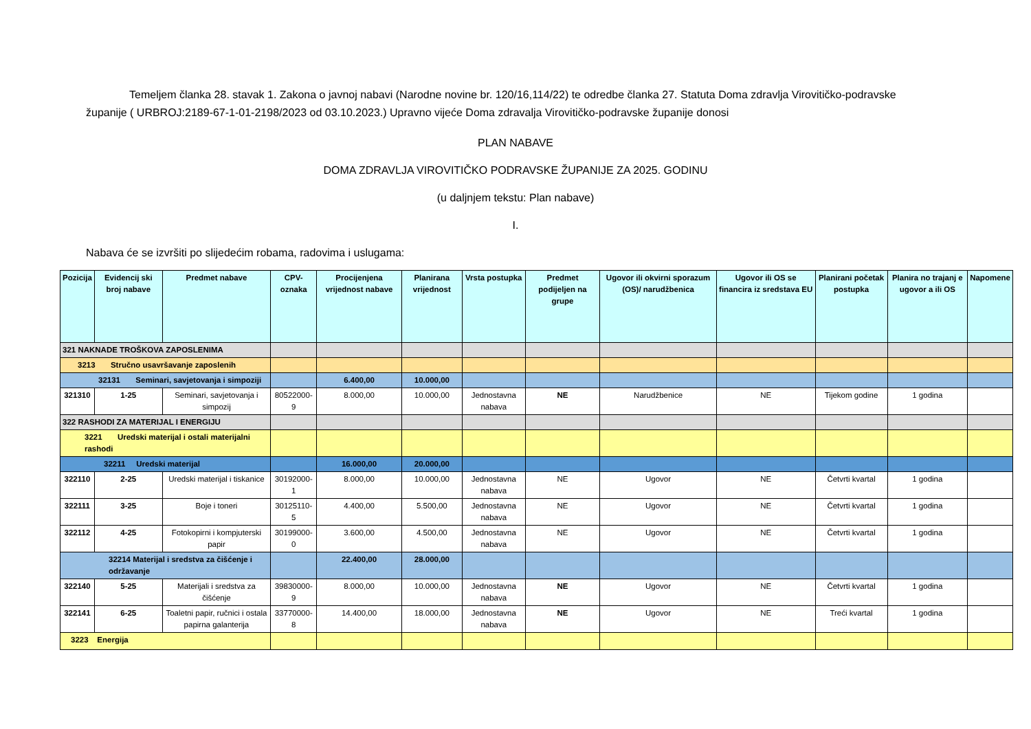Temeljem članka 28. stavak 1. Zakona o javnoj nabavi (Narodne novine br. 120/16,114/22) te odredbe članka 27. Statuta Doma zdravlja Virovitičko-podravske županije ( URBROJ:2189-67-1-01-2198/2023 od 03.10.2023.) Upravno vijeće Doma zdravalja Virovitičko-podravske županije donosi
PLAN NABAVE
DOMA ZDRAVLJA VIROVITIČKO PODRAVSKE ŽUPANIJE ZA 2025. GODINU
(u daljnjem tekstu: Plan nabave)
I.
Nabava će se izvršiti po slijedećim robama, radovima i uslugama:
| Pozicija | Evidencij ski broj nabave | Predmet nabave | CPV-oznaka | Procijenjena vrijednost nabave | Planirana vrijednost | Vrsta postupka | Predmet podijeljen na grupe | Ugovor ili okvirni sporazum (OS)/ narudžbenica | Ugovor ili OS se financira iz sredstava EU | Planirani početak postupka | Planira no trajanj e ugovor a ili OS | Napomene |
| --- | --- | --- | --- | --- | --- | --- | --- | --- | --- | --- | --- | --- |
| 321 NAKNADE TROŠKOVA ZAPOSLENIMA | | | | | | | | | | | | |
| 3213 Stručno usavršavanje zaposlenih | | | | | | | | | | | | |
| 32131 Seminari, savjetovanja i simpoziji | | | | 6.400,00 | 10.000,00 | | | | | | | |
| 321310 | 1-25 | Seminari, savjetovanja i simpozij | 80522000-9 | 8.000,00 | 10.000,00 | Jednostavna nabava | NE | Narudžbenice | NE | Tijekom godine | 1 godina | |
| 322 RASHODI ZA MATERIJAL I ENERGIJU | | | | | | | | | | | | |
| 3221 Uredski materijal i ostali materijalni rashodi | | | | | | | | | | | | |
| 32211 Uredski materijal | | | | 16.000,00 | 20.000,00 | | | | | | | |
| 322110 | 2-25 | Uredski materijal i tiskanice | 30192000-1 | 8.000,00 | 10.000,00 | Jednostavna nabava | NE | Ugovor | NE | Četvrti kvartal | 1 godina | |
| 322111 | 3-25 | Boje i toneri | 30125110-5 | 4.400,00 | 5.500,00 | Jednostavna nabava | NE | Ugovor | NE | Četvrti kvartal | 1 godina | |
| 322112 | 4-25 | Fotokopirni i kompjuterski papir | 30199000-0 | 3.600,00 | 4.500,00 | Jednostavna nabava | NE | Ugovor | NE | Četvrti kvartal | 1 godina | |
| 32214 Materijal i sredstva za čišćenje i održavanje | | | | 22.400,00 | 28.000,00 | | | | | | | |
| 322140 | 5-25 | Materijali i sredstva za čišćenje | 39830000-9 | 8.000,00 | 10.000,00 | Jednostavna nabava | NE | Ugovor | NE | Četvrti kvartal | 1 godina | |
| 322141 | 6-25 | Toaletni papir, ručnici i ostala papirna galanterija | 33770000-8 | 14.400,00 | 18.000,00 | Jednostavna nabava | NE | Ugovor | NE | Treći kvartal | 1 godina | |
| 3223 Energija | | | | | | | | | | | | |